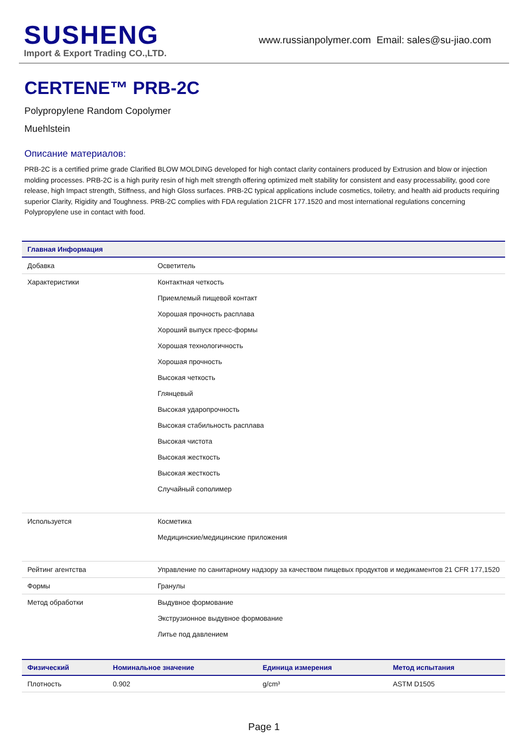SUSHENG
Import & Export Trading CO.,LTD.
www.russianpolymer.com Email: sales@su-jiao.com
CERTENE™ PRB-2C
Polypropylene Random Copolymer
Muehlstein
Описание материалов:
PRB-2C is a certified prime grade Clarified BLOW MOLDING developed for high contact clarity containers produced by Extrusion and blow or injection molding processes. PRB-2C is a high purity resin of high melt strength offering optimized melt stability for consistent and easy processability, good core release, high Impact strength, Stiffness, and high Gloss surfaces. PRB-2C typical applications include cosmetics, toiletry, and health aid products requiring superior Clarity, Rigidity and Toughness. PRB-2C complies with FDA regulation 21CFR 177.1520 and most international regulations concerning Polypropylene use in contact with food.
| Главная Информация | |
| --- | --- |
| Добавка | Осветитель |
| Характеристики | Контактная четкость Приемлемый пищевой контакт Хорошая прочность расплава Хороший выпуск пресс-формы Хорошая технологичность Хорошая прочность Высокая четкость Глянцевый Высокая ударопрочность Высокая стабильность расплава Высокая чистота Высокая жесткость Высокая жесткость Случайный сополимер |
| Используется | Косметика Медицинские/медицинские приложения |
| Рейтинг агентства | Управление по санитарному надзору за качеством пищевых продуктов и медикаментов 21 CFR 177,1520 |
| Формы | Гранулы |
| Метод обработки | Выдувное формование Экструзионное выдувное формование Литье под давлением |
| Физический | Номинальное значение | Единица измерения | Метод испытания |
| --- | --- | --- | --- |
| Плотность | 0.902 | g/cm³ | ASTM D1505 |
Page 1